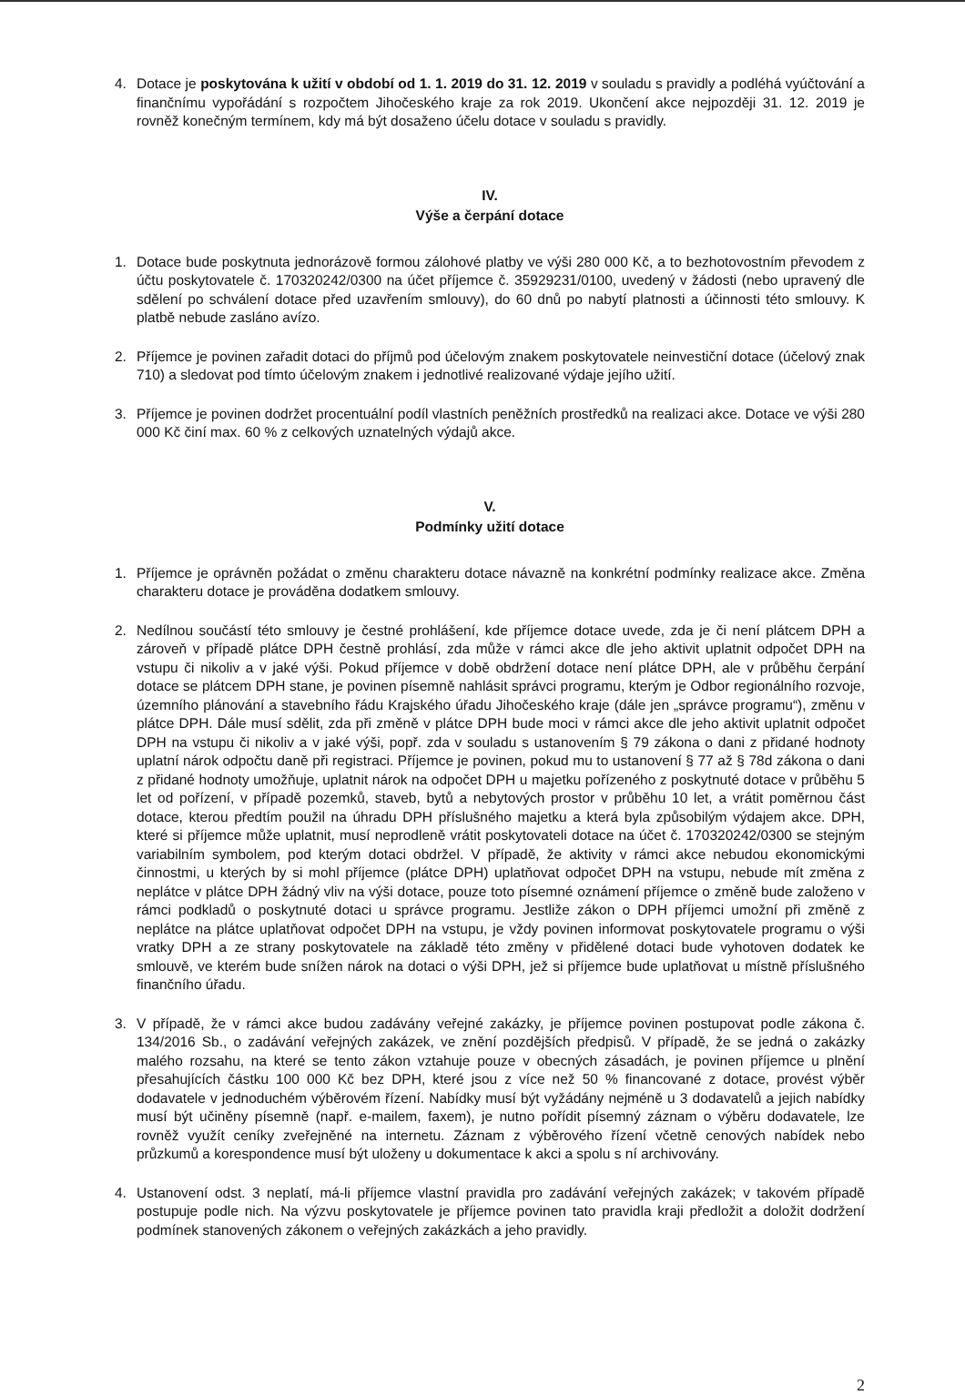4. Dotace je poskytována k užití v období od 1. 1. 2019 do 31. 12. 2019 v souladu s pravidly a podléhá vyúčtování a finančnímu vypořádání s rozpočtem Jihočeského kraje za rok 2019. Ukončení akce nejpozději 31. 12. 2019 je rovněž konečným termínem, kdy má být dosaženo účelu dotace v souladu s pravidly.
IV.
Výše a čerpání dotace
1. Dotace bude poskytnuta jednorázově formou zálohové platby ve výši 280 000 Kč, a to bezhotovostním převodem z účtu poskytovatele č. 170320242/0300 na účet příjemce č. 35929231/0100, uvedený v žádosti (nebo upravený dle sdělení po schválení dotace před uzavřením smlouvy), do 60 dnů po nabytí platnosti a účinnosti této smlouvy. K platbě nebude zasláno avízo.
2. Příjemce je povinen zařadit dotaci do příjmů pod účelovým znakem poskytovatele neinvestiční dotace (účelový znak 710) a sledovat pod tímto účelovým znakem i jednotlivé realizované výdaje jejího užití.
3. Příjemce je povinen dodržet procentuální podíl vlastních peněžních prostředků na realizaci akce. Dotace ve výši 280 000 Kč činí max. 60 % z celkových uznatelných výdajů akce.
V.
Podmínky užití dotace
1. Příjemce je oprávněn požádat o změnu charakteru dotace návazně na konkrétní podmínky realizace akce. Změna charakteru dotace je prováděna dodatkem smlouvy.
2. Nedílnou součástí této smlouvy je čestné prohlášení, kde příjemce dotace uvede, zda je či není plátcem DPH a zároveň v případě plátce DPH čestně prohlásí, zda může v rámci akce dle jeho aktivit uplatnit odpočet DPH na vstupu či nikoliv a v jaké výši. Pokud příjemce v době obdržení dotace není plátce DPH, ale v průběhu čerpání dotace se plátcem DPH stane, je povinen písemně nahlásit správci programu, kterým je Odbor regionálního rozvoje, územního plánování a stavebního řádu Krajského úřadu Jihočeského kraje (dále jen „správce programu“), změnu v plátce DPH. Dále musí sdělit, zda při změně v plátce DPH bude moci v rámci akce dle jeho aktivit uplatnit odpočet DPH na vstupu či nikoliv a v jaké výši, popř. zda v souladu s ustanovením § 79 zákona o dani z přidané hodnoty uplatní nárok odpočtu daně při registraci. Příjemce je povinen, pokud mu to ustanovení § 77 až § 78d zákona o dani z přidané hodnoty umožňuje, uplatnit nárok na odpočet DPH u majetku pořízeného z poskytnuté dotace v průběhu 5 let od pořízení, v případě pozemků, staveb, bytů a nebytových prostor v průběhu 10 let, a vrátit poměrnou část dotace, kterou předtím použil na úhradu DPH příslušného majetku a která byla způsobilým výdajem akce. DPH, které si příjemce může uplatnit, musí neprodleně vrátit poskytovateli dotace na účet č. 170320242/0300 se stejným variabilním symbolem, pod kterým dotaci obdržel. V případě, že aktivity v rámci akce nebudou ekonomickými činnostmi, u kterých by si mohl příjemce (plátce DPH) uplatňovat odpočet DPH na vstupu, nebude mít změna z neplátce v plátce DPH žádný vliv na výši dotace, pouze toto písemné oznámení příjemce o změně bude založeno v rámci podkladů o poskytnuté dotaci u správce programu. Jestliže zákon o DPH příjemci umožní při změně z neplátce na plátce uplatňovat odpočet DPH na vstupu, je vždy povinen informovat poskytovatele programu o výši vratky DPH a ze strany poskytovatele na základě této změny v přidělené dotaci bude vyhotoven dodatek ke smlouvě, ve kterém bude snížen nárok na dotaci o výši DPH, jež si příjemce bude uplatňovat u místně příslušného finančního úřadu.
3. V případě, že v rámci akce budou zadávány veřejné zakázky, je příjemce povinen postupovat podle zákona č. 134/2016 Sb., o zadávání veřejných zakázek, ve znění pozdějších předpisů. V případě, že se jedná o zakázky malého rozsahu, na které se tento zákon vztahuje pouze v obecných zásadách, je povinen příjemce u plnění přesahujících částku 100 000 Kč bez DPH, které jsou z více než 50 % financované z dotace, provést výběr dodavatele v jednoduchém výběrovém řízení. Nabídky musí být vyžádány nejméně u 3 dodavatelů a jejich nabídky musí být učiněny písemně (např. e-mailem, faxem), je nutno pořídit písemný záznam o výběru dodavatele, lze rovněž využít ceníky zveřejněné na internetu. Záznam z výběrového řízení včetně cenových nabídek nebo průzkumů a korespondence musí být uloženy u dokumentace k akci a spolu s ní archivovány.
4. Ustanovení odst. 3 neplatí, má-li příjemce vlastní pravidla pro zadávání veřejných zakázek; v takovém případě postupuje podle nich. Na výzvu poskytovatele je příjemce povinen tato pravidla kraji předložit a doložit dodržení podmínek stanovených zákonem o veřejných zakázkách a jeho pravidly.
2